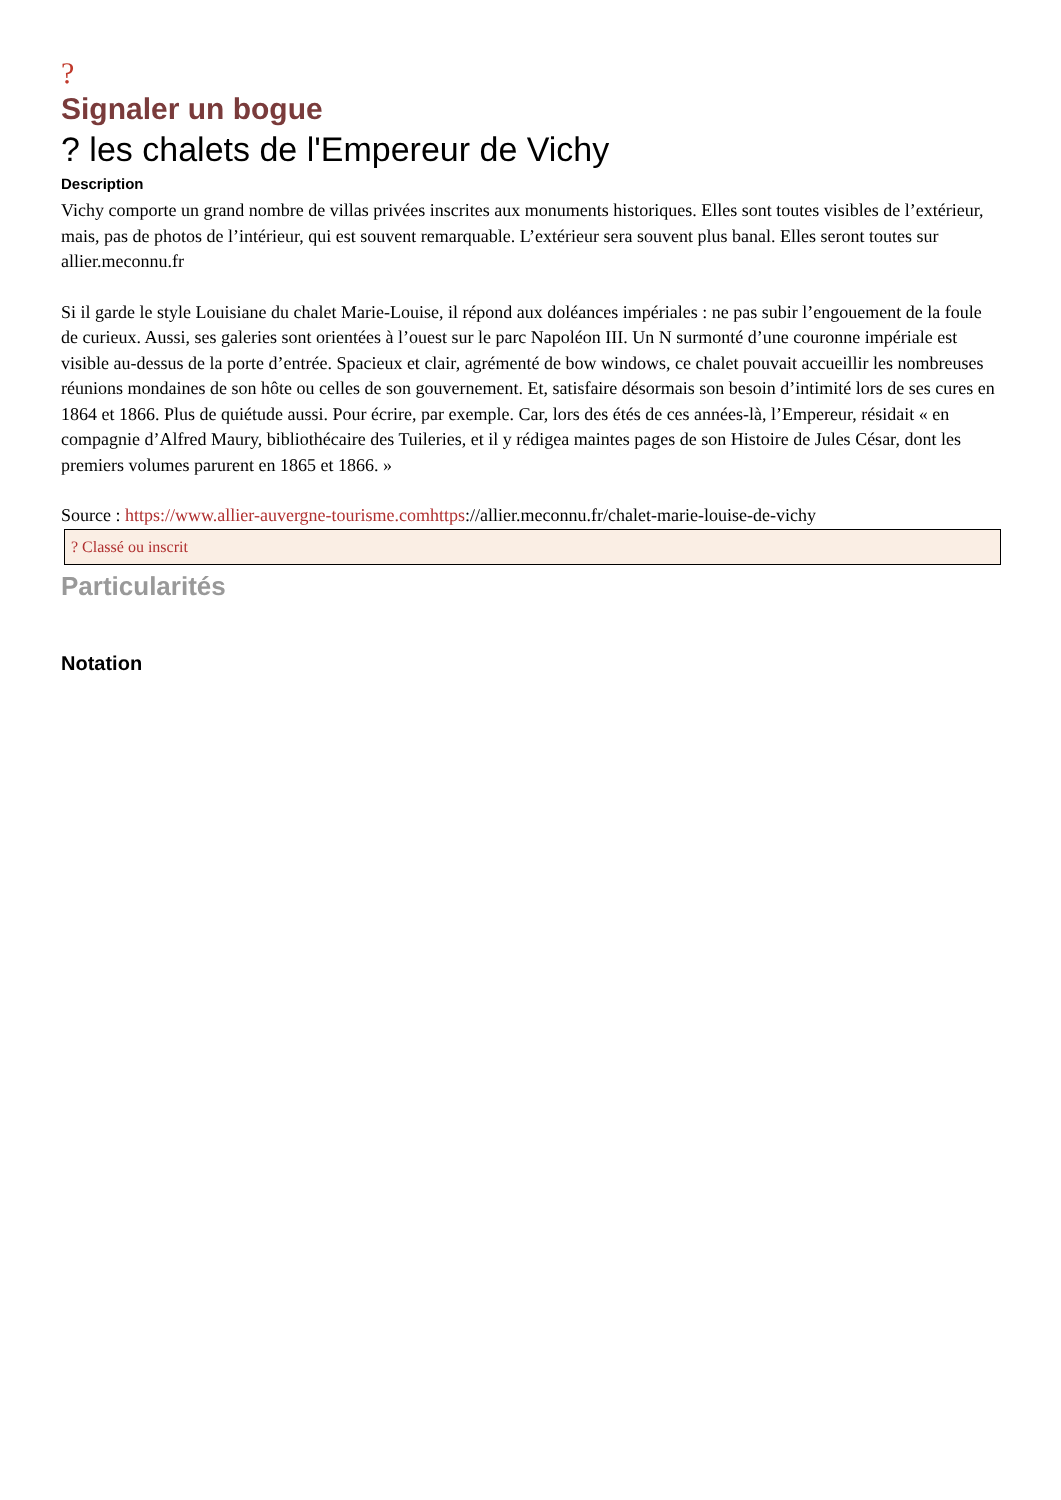?
Signaler un bogue
? les chalets de l'Empereur de Vichy
Description
Vichy comporte un grand nombre de villas privées inscrites aux monuments historiques. Elles sont toutes visibles de l’extérieur, mais, pas de photos de l’intérieur, qui est souvent remarquable. L’extérieur sera souvent plus banal. Elles seront toutes sur allier.meconnu.fr
Si il garde le style Louisiane du chalet Marie-Louise, il répond aux doléances impériales : ne pas subir l’engouement de la foule de curieux. Aussi, ses galeries sont orientées à l’ouest sur le parc Napoléon III. Un N surmonté d’une couronne impériale est visible au-dessus de la porte d’entrée. Spacieux et clair, agrémenté de bow windows, ce chalet pouvait accueillir les nombreuses réunions mondaines de son hôte ou celles de son gouvernement. Et, satisfaire désormais son besoin d’intimité lors de ses cures en 1864 et 1866. Plus de quiétude aussi. Pour écrire, par exemple. Car, lors des étés de ces années-là, l’Empereur, résidait « en compagnie d’Alfred Maury, bibliothécaire des Tuileries, et il y rédigea maintes pages de son Histoire de Jules César, dont les premiers volumes parurent en 1865 et 1866. »
Source : https://www.allier-auvergne-tourisme.comhttps://allier.meconnu.fr/chalet-marie-louise-de-vichy
? Classé ou inscrit
Particularités
Notation